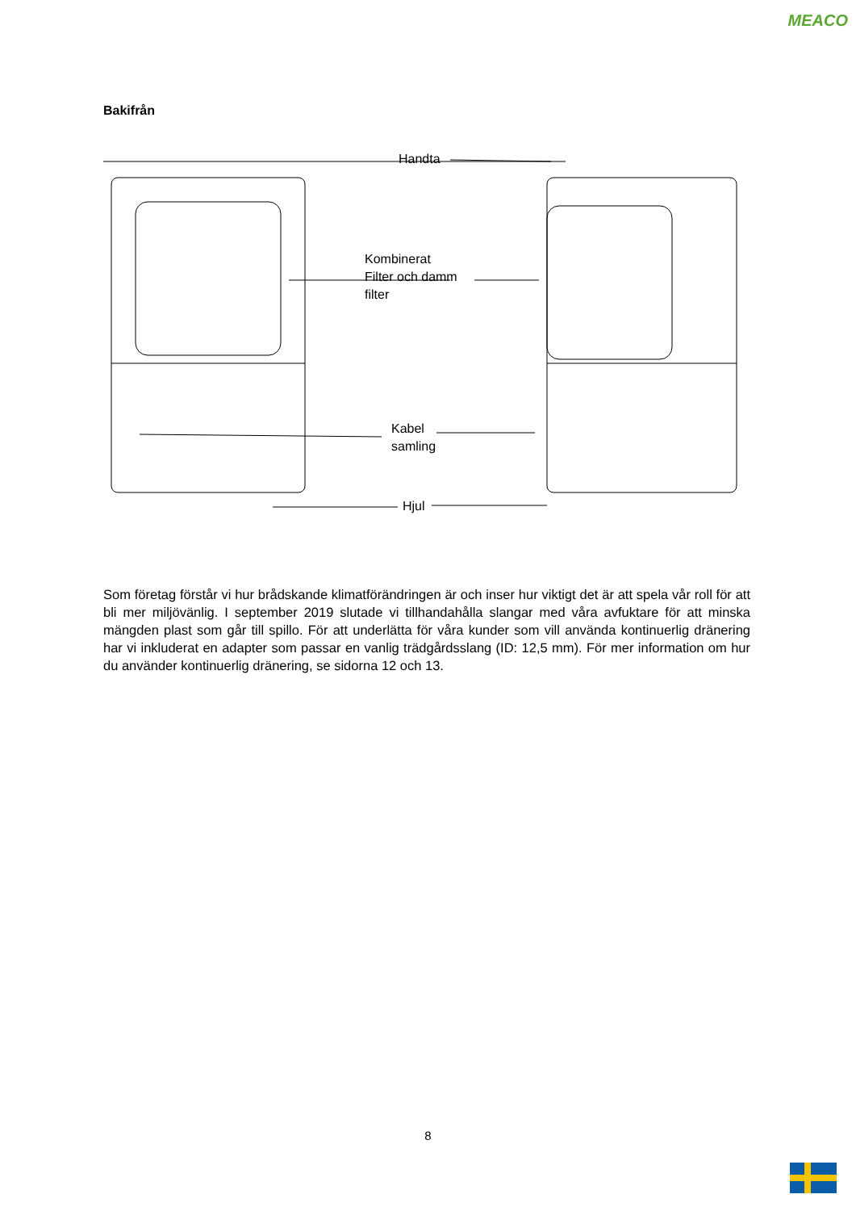MEACO
Bakifrån
Handta
Kombinerat
Filter och damm
filter
Kabel
samling
Hjul
Som företag förstår vi hur brådskande klimatförändringen är och inser hur viktigt det är att spela vår roll för att bli mer miljövänlig. I september 2019 slutade vi tillhandahålla slangar med våra avfuktare för att minska mängden plast som går till spillo. För att underlätta för våra kunder som vill använda kontinuerlig dränering har vi inkluderat en adapter som passar en vanlig trädgårdsslang (ID: 12,5 mm). För mer information om hur du använder kontinuerlig dränering, se sidorna 12 och 13.
8